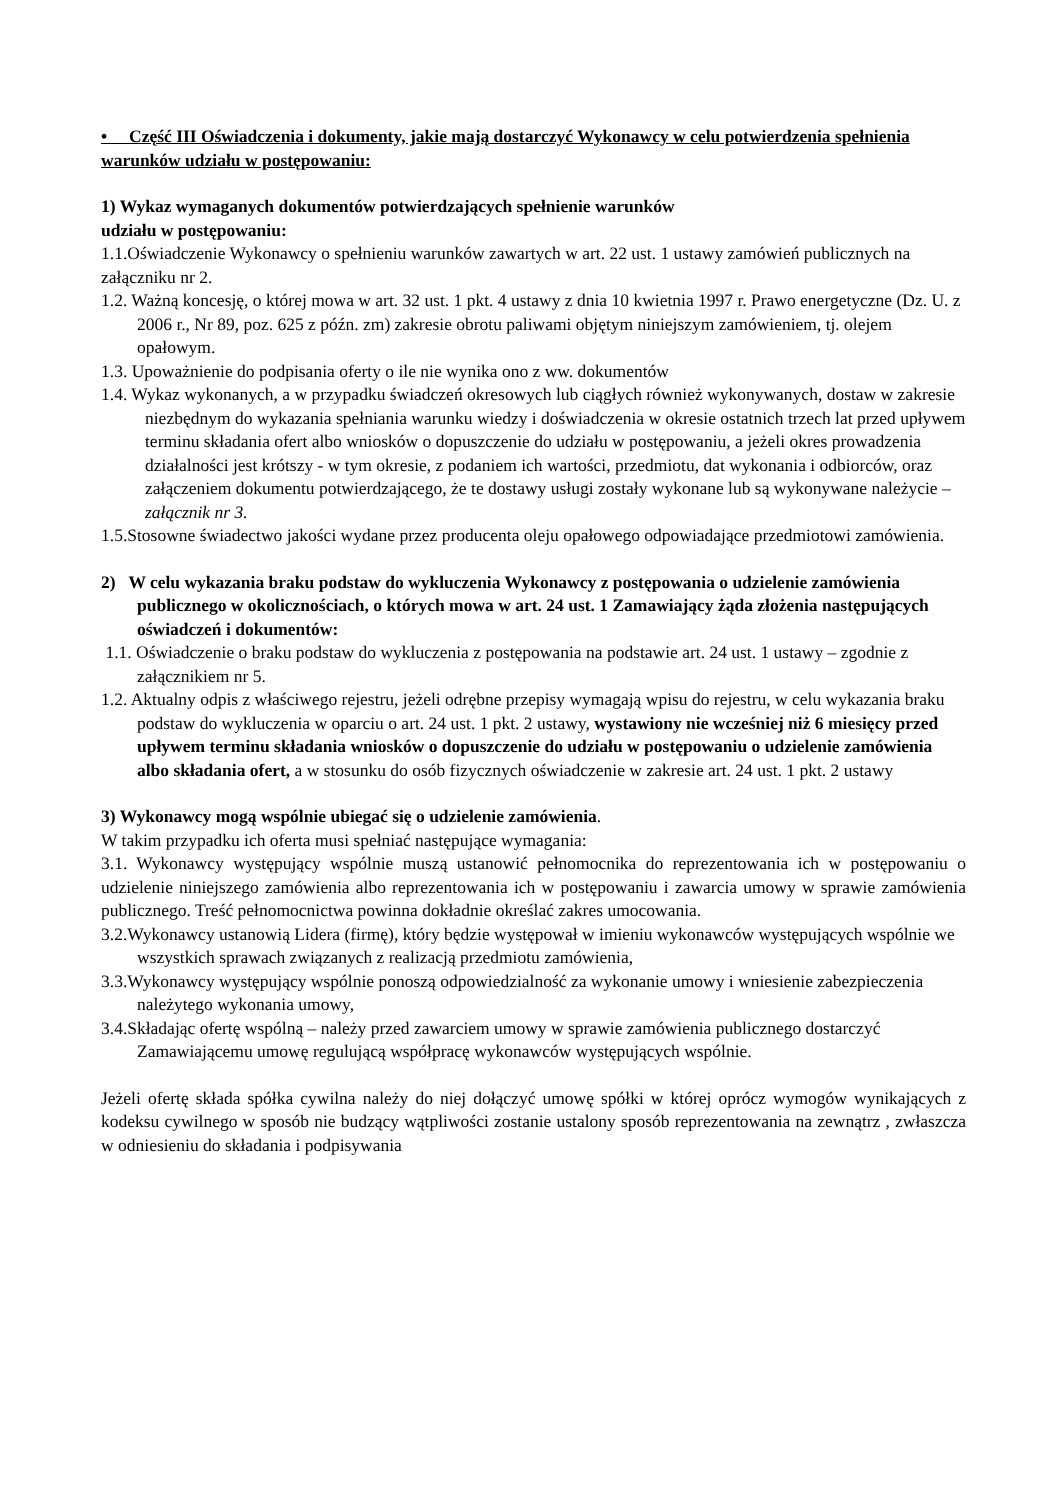• Część III Oświadczenia i dokumenty, jakie mają dostarczyć Wykonawcy w celu potwierdzenia spełnienia warunków udziału w postępowaniu:
1) Wykaz wymaganych dokumentów potwierdzających spełnienie warunków
udziału w postępowaniu:
1.1.Oświadczenie Wykonawcy o spełnieniu warunków zawartych w art. 22 ust. 1 ustawy zamówień publicznych na załączniku nr 2.
1.2. Ważną koncesję, o której mowa w art. 32 ust. 1 pkt. 4 ustawy z dnia 10 kwietnia 1997 r. Prawo energetyczne (Dz. U. z 2006 r., Nr 89, poz. 625 z późn. zm) zakresie obrotu paliwami objętym niniejszym zamówieniem, tj. olejem opałowym.
1.3. Upoważnienie do podpisania oferty o ile nie wynika ono z ww. dokumentów
1.4. Wykaz wykonanych, a w przypadku świadczeń okresowych lub ciągłych również wykonywanych, dostaw w zakresie niezbędnym do wykazania spełniania warunku wiedzy i doświadczenia w okresie ostatnich trzech lat przed upływem terminu składania ofert albo wniosków o dopuszczenie do udziału w postępowaniu, a jeżeli okres prowadzenia działalności jest krótszy - w tym okresie, z podaniem ich wartości, przedmiotu, dat wykonania i odbiorców, oraz załączeniem dokumentu potwierdzającego, że te dostawy usługi zostały wykonane lub są wykonywane należycie – załącznik nr 3.
1.5.Stosowne świadectwo jakości wydane przez producenta oleju opałowego odpowiadające przedmiotowi zamówienia.
2) W celu wykazania braku podstaw do wykluczenia Wykonawcy z postępowania o udzielenie zamówienia publicznego w okolicznościach, o których mowa w art. 24 ust. 1 Zamawiający żąda złożenia następujących oświadczeń i dokumentów:
1.1. Oświadczenie o braku podstaw do wykluczenia z postępowania na podstawie art. 24 ust. 1 ustawy – zgodnie z załącznikiem nr 5.
1.2. Aktualny odpis z właściwego rejestru, jeżeli odrębne przepisy wymagają wpisu do rejestru, w celu wykazania braku podstaw do wykluczenia w oparciu o art. 24 ust. 1 pkt. 2 ustawy, wystawiony nie wcześniej niż 6 miesięcy przed upływem terminu składania wniosków o dopuszczenie do udziału w postępowaniu o udzielenie zamówienia albo składania ofert, a w stosunku do osób fizycznych oświadczenie w zakresie art. 24 ust. 1 pkt. 2 ustawy
3) Wykonawcy mogą wspólnie ubiegać się o udzielenie zamówienia.
W takim przypadku ich oferta musi spełniać następujące wymagania:
3.1. Wykonawcy występujący wspólnie muszą ustanowić pełnomocnika do reprezentowania ich w postępowaniu o udzielenie niniejszego zamówienia albo reprezentowania ich w postępowaniu i zawarcia umowy w sprawie zamówienia publicznego. Treść pełnomocnictwa powinna dokładnie określać zakres umocowania.
3.2.Wykonawcy ustanowią Lidera (firmę), który będzie występował w imieniu wykonawców występujących wspólnie we wszystkich sprawach związanych z realizacją przedmiotu zamówienia,
3.3.Wykonawcy występujący wspólnie ponoszą odpowiedzialność za wykonanie umowy i wniesienie zabezpieczenia należytego wykonania umowy,
3.4.Składając ofertę wspólną – należy przed zawarciem umowy w sprawie zamówienia publicznego dostarczyć Zamawiającemu umowę regulującą współpracę wykonawców występujących wspólnie.
Jeżeli ofertę składa spółka cywilna należy do niej dołączyć umowę spółki w której oprócz wymogów wynikających z kodeksu cywilnego w sposób nie budzący wątpliwości zostanie ustalony sposób reprezentowania na zewnątrz , zwłaszcza w odniesieniu do składania i podpisywania